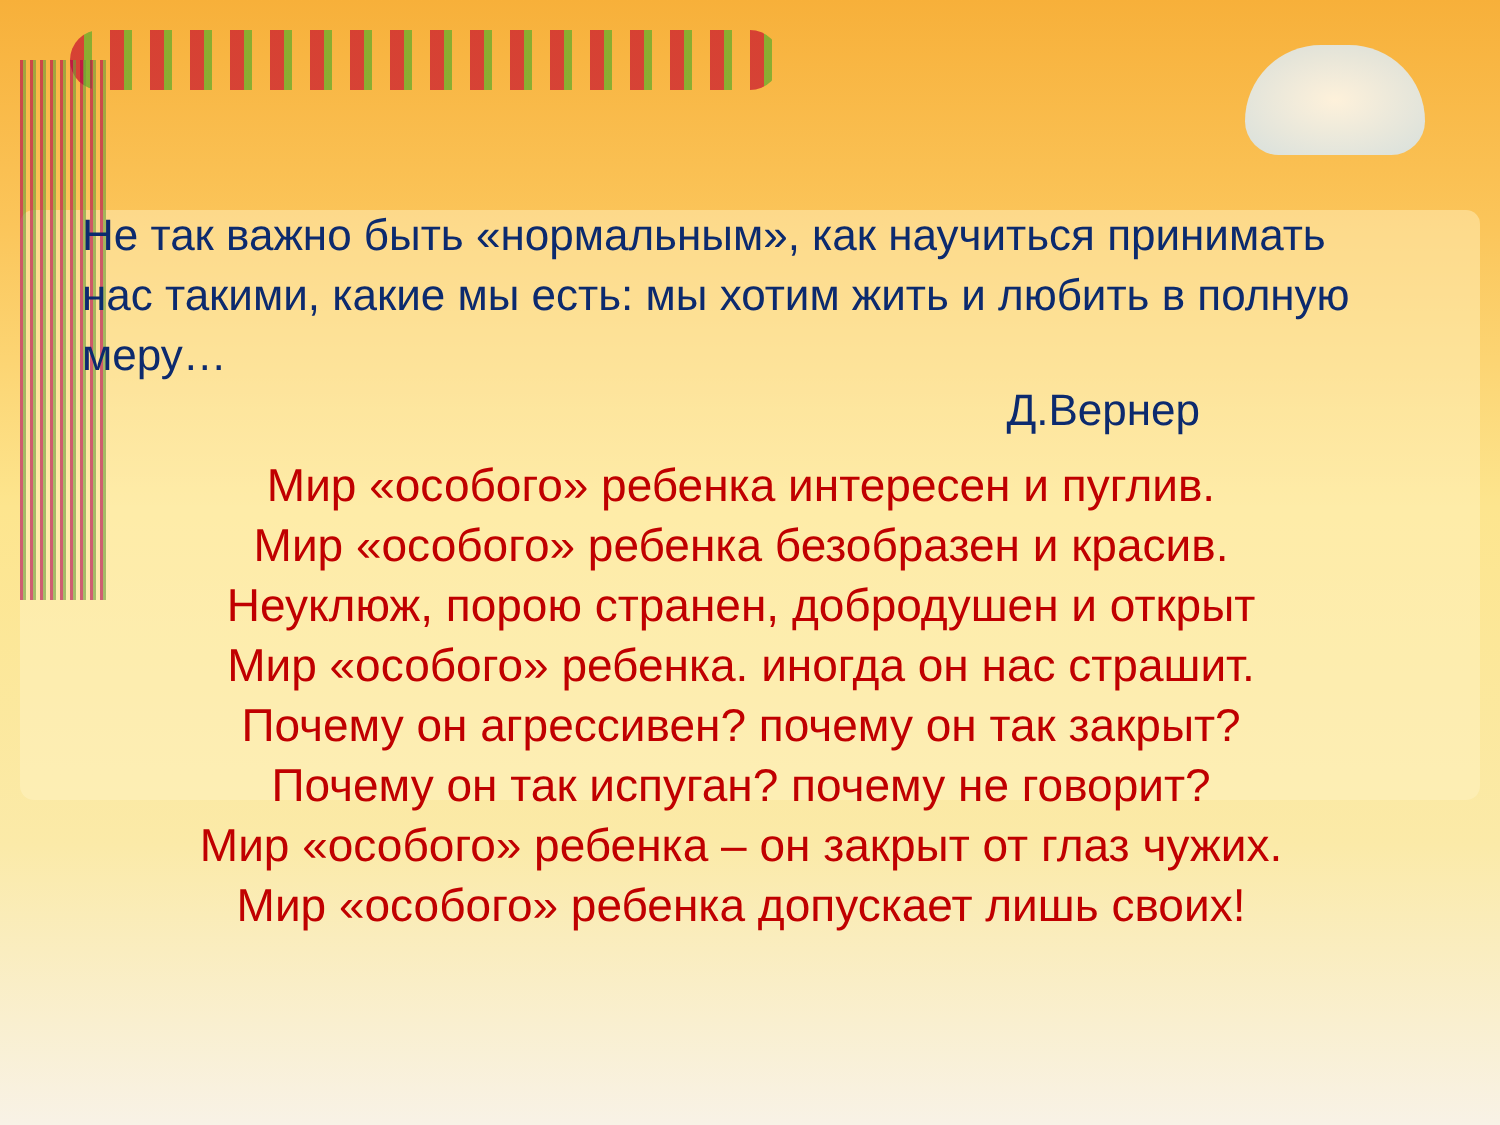Не так важно быть «нормальным», как научиться принимать нас такими, какие мы есть: мы хотим жить и любить в полную меру…
Д.Вернер
Мир «особого» ребенка интересен и пуглив.
Мир «особого» ребенка безобразен и красив.
Неуклюж, порою странен, добродушен и открыт
Мир «особого» ребенка. иногда он нас страшит.
Почему он агрессивен? почему он так закрыт?
Почему он так испуган? почему не говорит?
Мир «особого» ребенка – он закрыт от глаз чужих.
Мир «особого» ребенка допускает лишь своих!